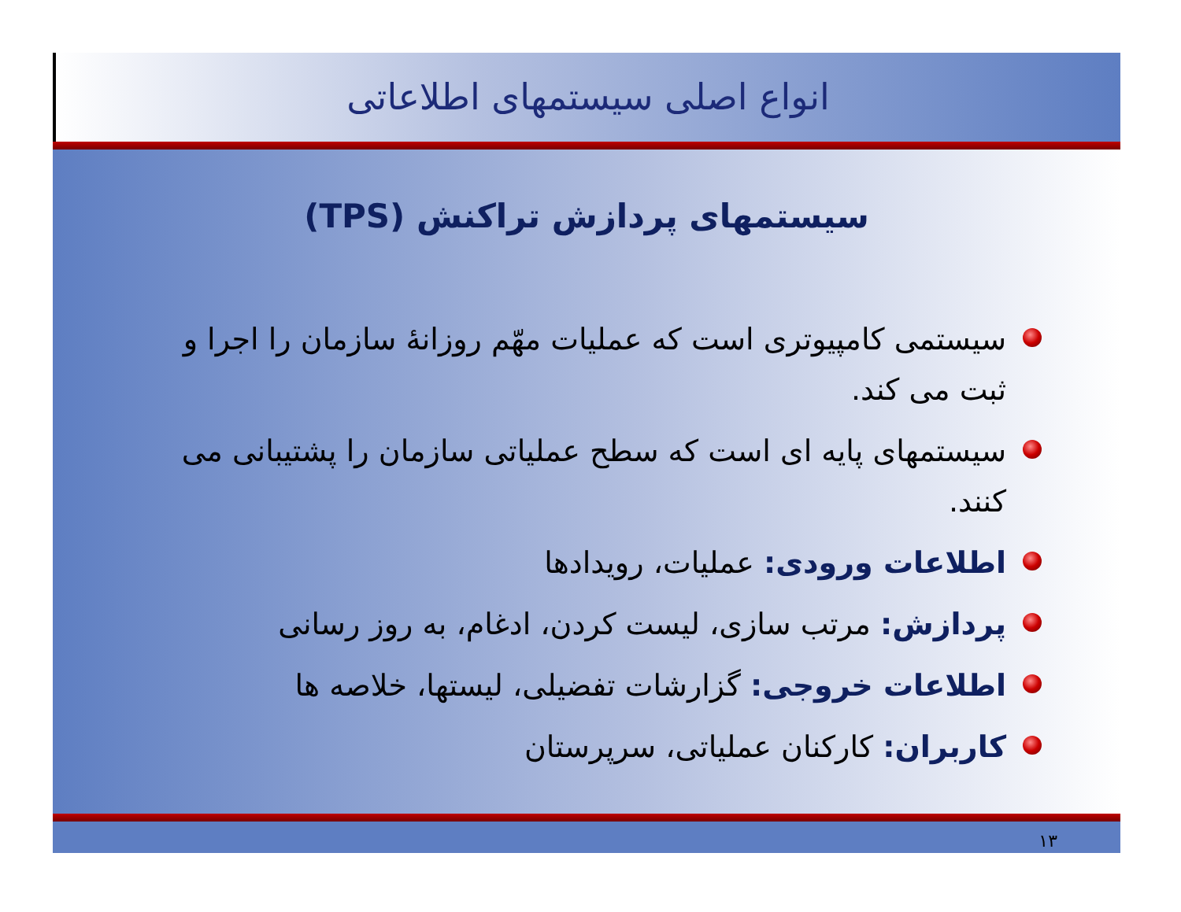انواع اصلی سیستمهای اطلاعاتی
سیستمهای پردازش تراکنش (TPS)
سیستمی کامپیوتری است که عملیات مهّم روزانۀ سازمان را اجرا و ثبت می کند.
سیستمهای پایه ای است که سطح عملیاتی سازمان را پشتیبانی می کنند.
اطلاعات ورودی: عملیات، رویدادها
پردازش: مرتب سازی، لیست کردن، ادغام، به روز رسانی
اطلاعات خروجی: گزارشات تفضیلی، لیستها، خلاصه ها
کاربران: کارکنان عملیاتی، سرپرستان
۱۳